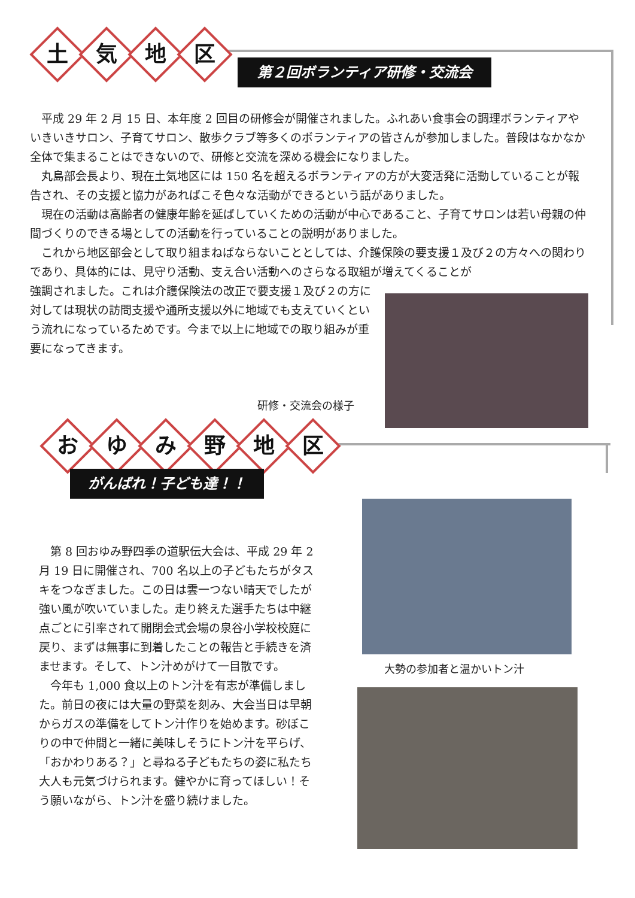土
気
地
区
第２回ボランティア研修・交流会
　平成 29 年 2 月 15 日、本年度 2 回目の研修会が開催されました。ふれあい食事会の調理ボランティアやいきいきサロン、子育てサロン、散歩クラブ等多くのボランティアの皆さんが参加しました。普段はなかなか全体で集まることはできないので、研修と交流を深める機会になりました。
　丸島部会長より、現在土気地区には 150 名を超えるボランティアの方が大変活発に活動していることが報告され、その支援と協力があればこそ色々な活動ができるという話がありました。
　現在の活動は高齢者の健康年齢を延ばしていくための活動が中心であること、子育てサロンは若い母親の仲間づくりのできる場としての活動を行っていることの説明がありました。
　これから地区部会として取り組まねばならないこととしては、介護保険の要支援１及び２の方々への関わりであり、具体的には、見守り活動、支え合い活動へのさらなる取組が増えてくることが
強調されました。これは介護保険法の改正で要支援１及び２の方に対しては現状の訪問支援や通所支援以外に地域でも支えていくという流れになっているためです。今まで以上に地域での取り組みが重要になってきます。
研修・交流会の様子
お
ゆ
み
野
地
区
がんばれ！子ども達！！
　第 8 回おゆみ野四季の道駅伝大会は、平成 29 年 2 月 19 日に開催され、700 名以上の子どもたちがタスキをつなぎました。この日は雲一つない晴天でしたが強い風が吹いていました。走り終えた選手たちは中継点ごとに引率されて開閉会式会場の泉谷小学校校庭に戻り、まずは無事に到着したことの報告と手続きを済ませます。そして、トン汁めがけて一目散です。
　今年も 1,000 食以上のトン汁を有志が準備しました。前日の夜には大量の野菜を刻み、大会当日は早朝からガスの準備をしてトン汁作りを始めます。砂ぼこりの中で仲間と一緒に美味しそうにトン汁を平らげ、「おかわりある？」と尋ねる子どもたちの姿に私たち大人も元気づけられます。健やかに育ってほしい！そう願いながら、トン汁を盛り続けました。
大勢の参加者と温かいトン汁